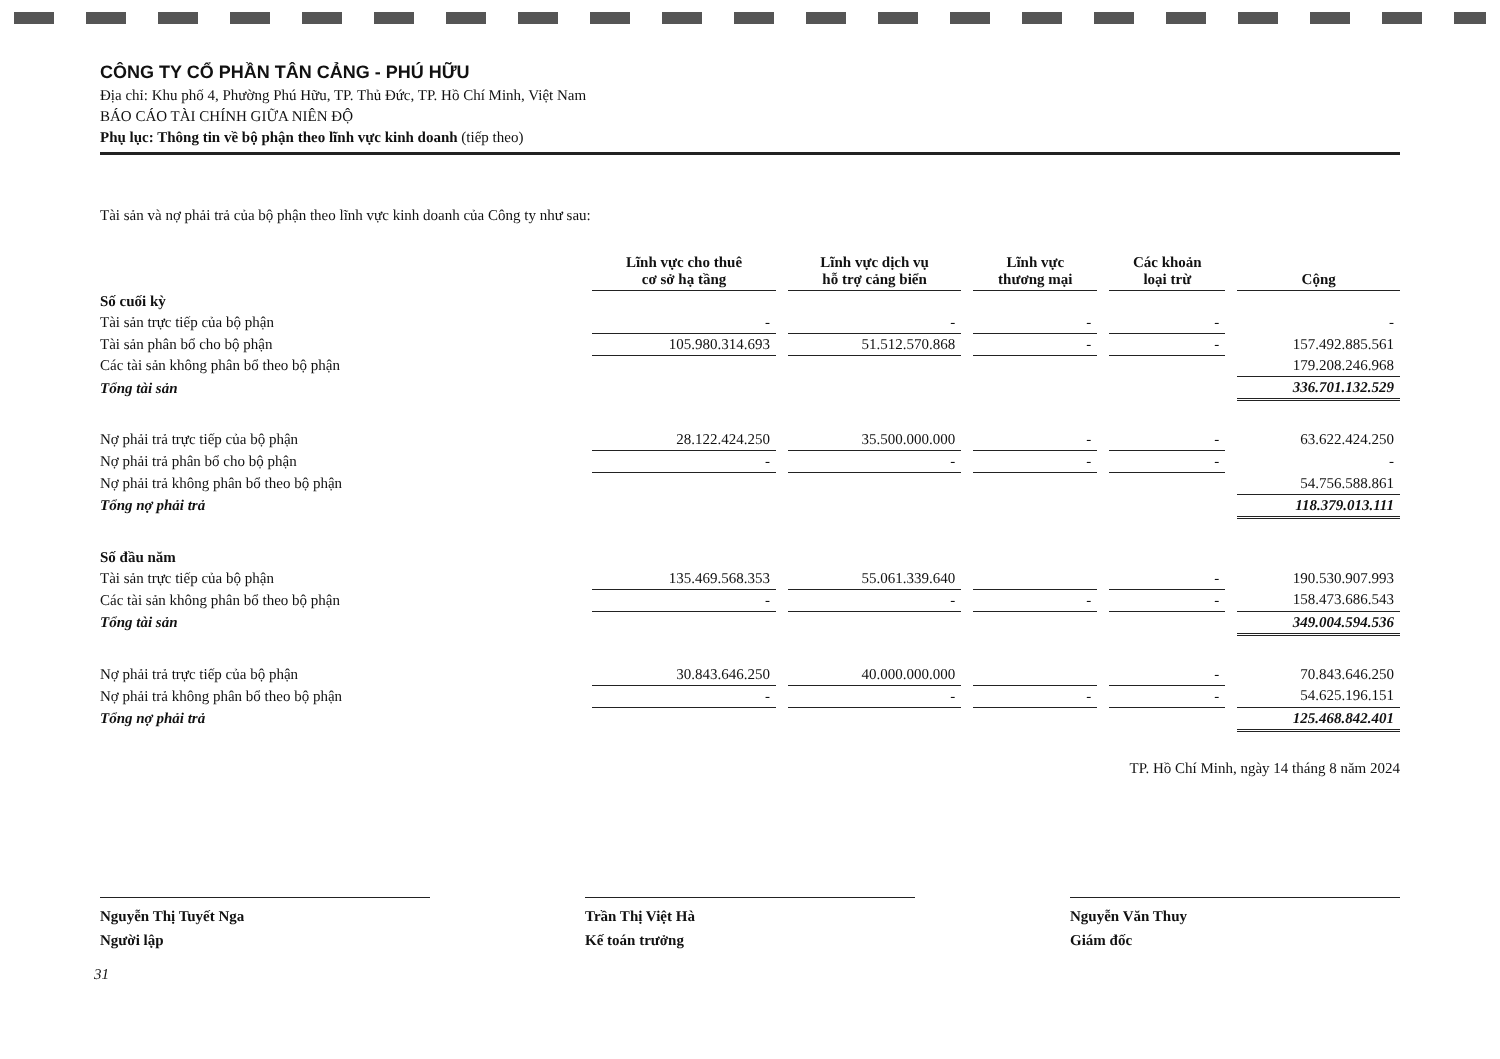CÔNG TY CỔ PHẦN TÂN CẢNG - PHÚ HỮU
Địa chỉ: Khu phố 4, Phường Phú Hữu, TP. Thủ Đức, TP. Hồ Chí Minh, Việt Nam
BÁO CÁO TÀI CHÍNH GIỮA NIÊN ĐỘ
Phụ lục: Thông tin về bộ phận theo lĩnh vực kinh doanh (tiếp theo)
Tài sản và nợ phải trả của bộ phận theo lĩnh vực kinh doanh của Công ty như sau:
| | Lĩnh vực cho thuê cơ sở hạ tầng | | Lĩnh vực dịch vụ hỗ trợ cảng biển | | Lĩnh vực thương mại | | Các khoản loại trừ | | Cộng |
| Số cuối kỳ | | | | | | | | | |
| Tài sản trực tiếp của bộ phận | - | | - | | - | | - | | - |
| Tài sản phân bổ cho bộ phận | 105.980.314.693 | | 51.512.570.868 | | - | | - | | 157.492.885.561 |
| Các tài sản không phân bổ theo bộ phận | | | | | | | | | 179.208.246.968 |
| Tổng tài sản | | | | | | | | | 336.701.132.529 |
| Nợ phải trả trực tiếp của bộ phận | 28.122.424.250 | | 35.500.000.000 | | - | | - | | 63.622.424.250 |
| Nợ phải trả phân bổ cho bộ phận | - | | - | | - | | - | | - |
| Nợ phải trả không phân bổ theo bộ phận | | | | | | | | | 54.756.588.861 |
| Tổng nợ phải trả | | | | | | | | | 118.379.013.111 |
| Số đầu năm | | | | | | | | | |
| Tài sản trực tiếp của bộ phận | 135.469.568.353 | | 55.061.339.640 | | | | - | | 190.530.907.993 |
| Các tài sản không phân bổ theo bộ phận | - | | - | | - | | - | | 158.473.686.543 |
| Tổng tài sản | | | | | | | | | 349.004.594.536 |
| Nợ phải trả trực tiếp của bộ phận | 30.843.646.250 | | 40.000.000.000 | | | | - | | 70.843.646.250 |
| Nợ phải trả không phân bổ theo bộ phận | - | | - | | - | | - | | 54.625.196.151 |
| Tổng nợ phải trả | | | | | | | | | 125.468.842.401 |
TP. Hồ Chí Minh, ngày 14 tháng 8 năm 2024
Nguyễn Thị Tuyết Nga
Người lập
Trần Thị Việt Hà
Kế toán trưởng
Nguyễn Văn Thuy
Giám đốc
31